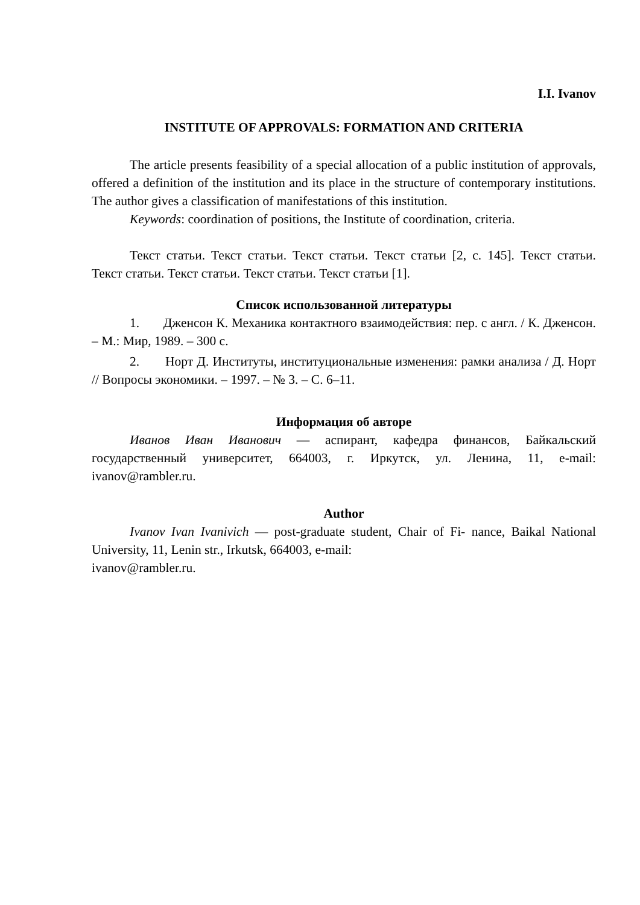I.I. Ivanov
INSTITUTE OF APPROVALS: FORMATION AND CRITERIA
The article presents feasibility of a special allocation of a public institution of approvals, offered a definition of the institution and its place in the structure of contemporary institutions. The author gives a classification of manifestations of this institution.
Keywords: coordination of positions, the Institute of coordination, criteria.
Текст статьи. Текст статьи. Текст статьи. Текст статьи [2, с. 145]. Текст статьи. Текст статьи. Текст статьи. Текст статьи. Текст статьи [1].
Список использованной литературы
1. Дженсон К. Механика контактного взаимодействия: пер. с англ. / К. Дженсон. – М.: Мир, 1989. – 300 с.
2. Норт Д. Институты, институциональные изменения: рамки анализа / Д. Норт // Вопросы экономики. – 1997. – № 3. – С. 6–11.
Информация об авторе
Иванов Иван Иванович — аспирант, кафедра финансов, Байкальский государственный университет, 664003, г. Иркутск, ул. Ленина, 11, e-mail: ivanov@rambler.ru.
Author
Ivanov Ivan Ivanivich — post-graduate student, Chair of Fi- nance, Baikal National University, 11, Lenin str., Irkutsk, 664003, e-mail:
ivanov@rambler.ru.